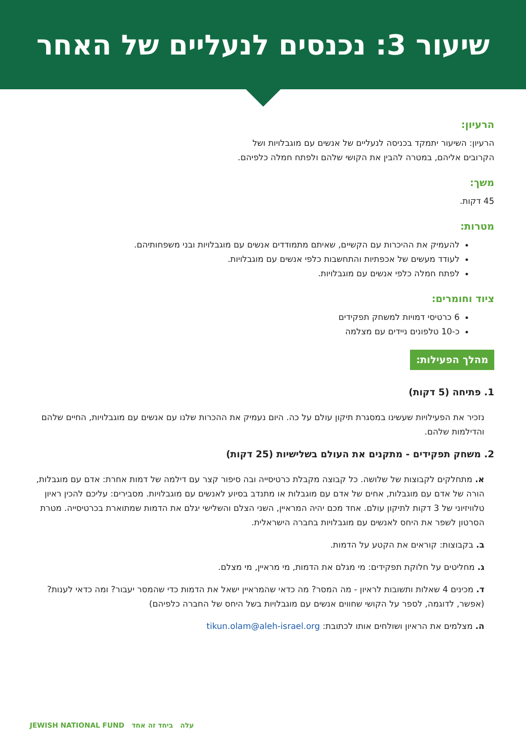שיעור 3: נכנסים לנעליים של האחר
הרעיון:
הרעיון: השיעור יתמקד בכניסה לנעליים של אנשים עם מוגבלויות ושל
הקרובים אליהם, במטרה להבין את הקושי שלהם ולפתח חמלה כלפיהם.
משך:
45 דקות.
מטרות:
להעמיק את ההיכרות עם הקשיים, שאיתם מתמודדים אנשים עם מוגבלויות ובני משפחותיהם.
לעודד מעשים של אכפתיות והתחשבות כלפי אנשים עם מוגבלויות.
לפתח חמלה כלפי אנשים עם מוגבלויות.
ציוד וחומרים:
6 כרטיסי דמויות למשחק תפקידים
כ-10 טלפונים ניידים עם מצלמה
מהלך הפעילות:
1. פתיחה (5 דקות)
נזכיר את הפעילויות שעשינו במסגרת תיקון עולם על כה. היום נעמיק את ההכרות שלנו עם אנשים עם מוגבלויות, החיים שלהם והדילמות שלהם.
2. משחק תפקידים - מתקנים את העולם בשלישיות (25 דקות)
א. מתחלקים לקבוצות של שלושה. כל קבוצה מקבלת כרטיסייה ובה סיפור קצר עם דילמה של דמות אחרת: אדם עם מוגבלות, הורה של אדם עם מוגבלות, אחים של אדם עם מוגבלות או מתנדב בסיוע לאנשים עם מוגבלויות. מסבירים: עליכם להכין ראיון טלוויזיוני של 3 דקות לתיקון עולם. אחד מכם יהיה המראיין, השני הצלם והשלישי יגלם את הדמות שמתוארת בכרטיסייה. מטרת הסרטון לשפר את היחס לאנשים עם מוגבלויות בחברה הישראלית.
ב. בקבוצות: קוראים את הקטע על הדמות.
ג. מחליטים על חלוקת תפקידים: מי מגלם את הדמות, מי מראיין, מי מצלם.
ד. מכינים 4 שאלות ותשובות לראיון - מה המסר? מה כדאי שהמראיין ישאל את הדמות כדי שהמסר יעבור? ומה כדאי לענות? (אפשר, לדוגמה, לספר על הקושי שחווים אנשים עם מוגבלויות בשל היחס של החברה כלפיהם)
ה. מצלמים את הראיון ושולחים אותו לכתובת: tikun.olam@aleh-israel.org
עלה ביחד זה אחד JEWISH NATIONAL FUND